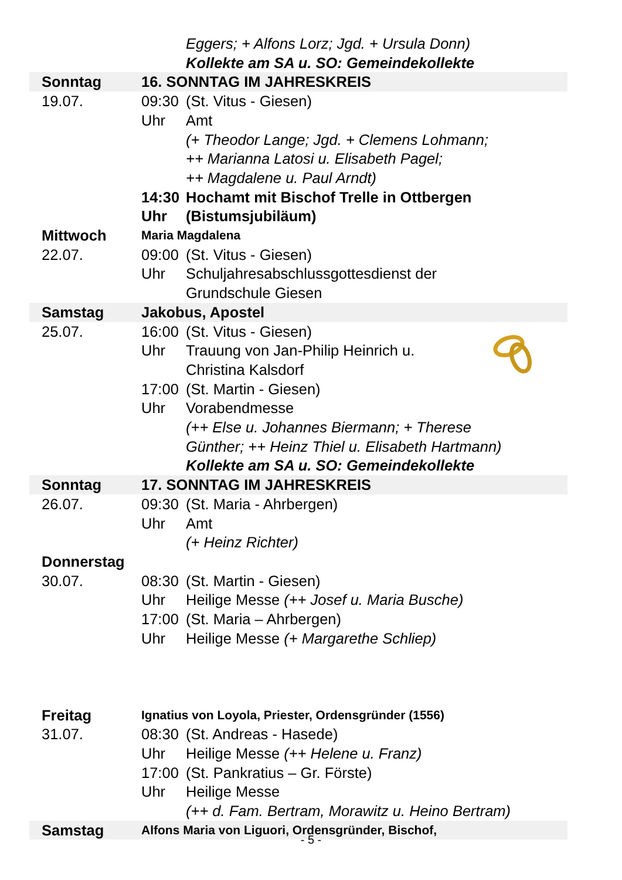| | | Eggers; + Alfons Lorz; Jgd. + Ursula Donn) |
| | | Kollekte am SA u. SO: Gemeindekollekte |
| Sonntag | 16. SONNTAG IM JAHRESKREIS | |
| 19.07. | 09:30 | (St. Vitus - Giesen) |
| | Uhr | Amt |
| | | (+ Theodor Lange; Jgd. + Clemens Lohmann; |
| | | ++ Marianna Latosi u. Elisabeth Pagel; |
| | | ++ Magdalene u. Paul Arndt) |
| | 14:30 | Hochamt mit Bischof Trelle in Ottbergen |
| | Uhr | (Bistumsjubiläum) |
| Mittwoch | Maria Magdalena | |
| 22.07. | 09:00 | (St. Vitus - Giesen) |
| | Uhr | Schuljahresabschlussgottesdienst der |
| | | Grundschule Giesen |
| Samstag | Jakobus, Apostel | |
| 25.07. | 16:00 | (St. Vitus - Giesen) |
| | Uhr | Trauung von Jan-Philip Heinrich u. |
| | | Christina Kalsdorf |
| | 17:00 | (St. Martin - Giesen) |
| | Uhr | Vorabendmesse |
| | | (++ Else u. Johannes Biermann; + Therese |
| | | Günther; ++ Heinz Thiel u. Elisabeth Hartmann) |
| | | Kollekte am SA u. SO: Gemeindekollekte |
| Sonntag | 17. SONNTAG IM JAHRESKREIS | |
| 26.07. | 09:30 | (St. Maria - Ahrbergen) |
| | Uhr | Amt |
| | | (+ Heinz Richter) |
| Donnerstag | | |
| 30.07. | 08:30 | (St. Martin - Giesen) |
| | Uhr | Heilige Messe (++ Josef u. Maria Busche) |
| | 17:00 | (St. Maria – Ahrbergen) |
| | Uhr | Heilige Messe (+ Margarethe Schliep) |
| Freitag | Ignatius von Loyola, Priester, Ordensgründer (1556) | |
| 31.07. | 08:30 | (St. Andreas - Hasede) |
| | Uhr | Heilige Messe (++ Helene u. Franz) |
| | 17:00 | (St. Pankratius – Gr. Förste) |
| | Uhr | Heilige Messe |
| | | (++ d. Fam. Bertram, Morawitz u. Heino Bertram) |
| Samstag | Alfons Maria von Liguori, Ordensgründer, Bischof, | |
- 5 -